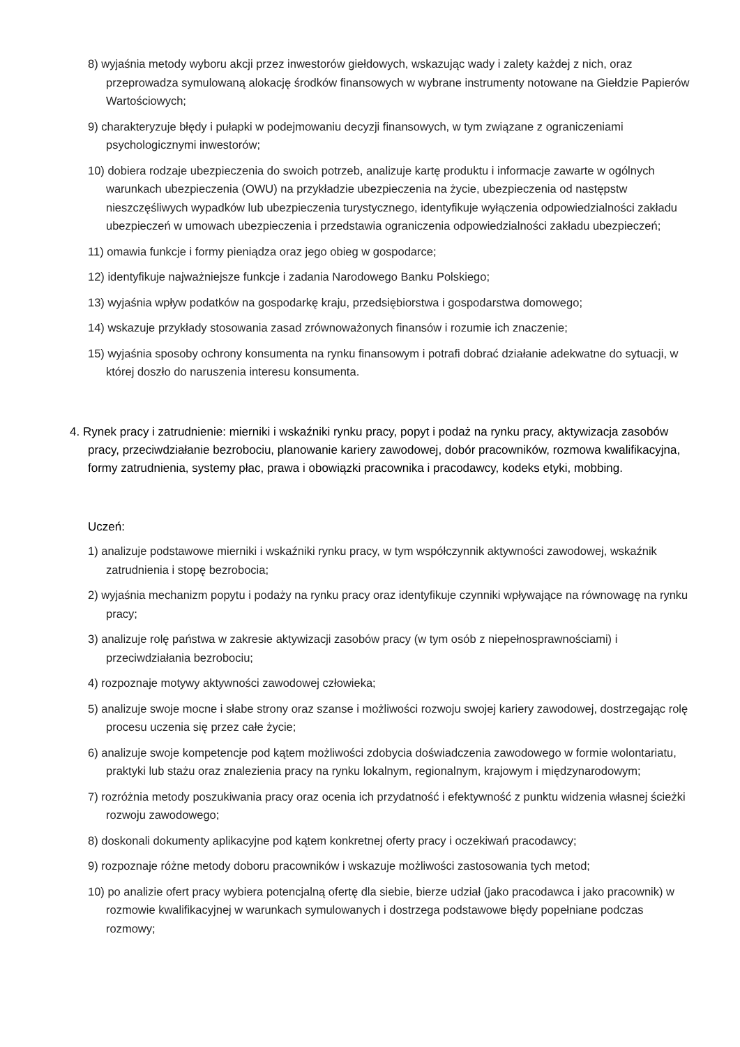8) wyjaśnia metody wyboru akcji przez inwestorów giełdowych, wskazując wady i zalety każdej z nich, oraz przeprowadza symulowaną alokację środków finansowych w wybrane instrumenty notowane na Giełdzie Papierów Wartościowych;
9) charakteryzuje błędy i pułapki w podejmowaniu decyzji finansowych, w tym związane z ograniczeniami psychologicznymi inwestorów;
10) dobiera rodzaje ubezpieczenia do swoich potrzeb, analizuje kartę produktu i informacje zawarte w ogólnych warunkach ubezpieczenia (OWU) na przykładzie ubezpieczenia na życie, ubezpieczenia od następstw nieszczęśliwych wypadków lub ubezpieczenia turystycznego, identyfikuje wyłączenia odpowiedzialności zakładu ubezpieczeń w umowach ubezpieczenia i przedstawia ograniczenia odpowiedzialności zakładu ubezpieczeń;
11) omawia funkcje i formy pieniądza oraz jego obieg w gospodarce;
12) identyfikuje najważniejsze funkcje i zadania Narodowego Banku Polskiego;
13) wyjaśnia wpływ podatków na gospodarkę kraju, przedsiębiorstwa i gospodarstwa domowego;
14) wskazuje przykłady stosowania zasad zrównoważonych finansów i rozumie ich znaczenie;
15) wyjaśnia sposoby ochrony konsumenta na rynku finansowym i potrafi dobrać działanie adekwatne do sytuacji, w której doszło do naruszenia interesu konsumenta.
4. Rynek pracy i zatrudnienie: mierniki i wskaźniki rynku pracy, popyt i podaż na rynku pracy, aktywizacja zasobów pracy, przeciwdziałanie bezrobociu, planowanie kariery zawodowej, dobór pracowników, rozmowa kwalifikacyjna, formy zatrudnienia, systemy płac, prawa i obowiązki pracownika i pracodawcy, kodeks etyki, mobbing.
Uczeń:
1) analizuje podstawowe mierniki i wskaźniki rynku pracy, w tym współczynnik aktywności zawodowej, wskaźnik zatrudnienia i stopę bezrobocia;
2) wyjaśnia mechanizm popytu i podaży na rynku pracy oraz identyfikuje czynniki wpływające na równowagę na rynku pracy;
3) analizuje rolę państwa w zakresie aktywizacji zasobów pracy (w tym osób z niepełnosprawnościami) i przeciwdziałania bezrobociu;
4) rozpoznaje motywy aktywności zawodowej człowieka;
5) analizuje swoje mocne i słabe strony oraz szanse i możliwości rozwoju swojej kariery zawodowej, dostrzegając rolę procesu uczenia się przez całe życie;
6) analizuje swoje kompetencje pod kątem możliwości zdobycia doświadczenia zawodowego w formie wolontariatu, praktyki lub stażu oraz znalezienia pracy na rynku lokalnym, regionalnym, krajowym i międzynarodowym;
7) rozróżnia metody poszukiwania pracy oraz ocenia ich przydatność i efektywność z punktu widzenia własnej ścieżki rozwoju zawodowego;
8) doskonali dokumenty aplikacyjne pod kątem konkretnej oferty pracy i oczekiwań pracodawcy;
9) rozpoznaje różne metody doboru pracowników i wskazuje możliwości zastosowania tych metod;
10) po analizie ofert pracy wybiera potencjalną ofertę dla siebie, bierze udział (jako pracodawca i jako pracownik) w rozmowie kwalifikacyjnej w warunkach symulowanych i dostrzega podstawowe błędy popełniane podczas rozmowy;